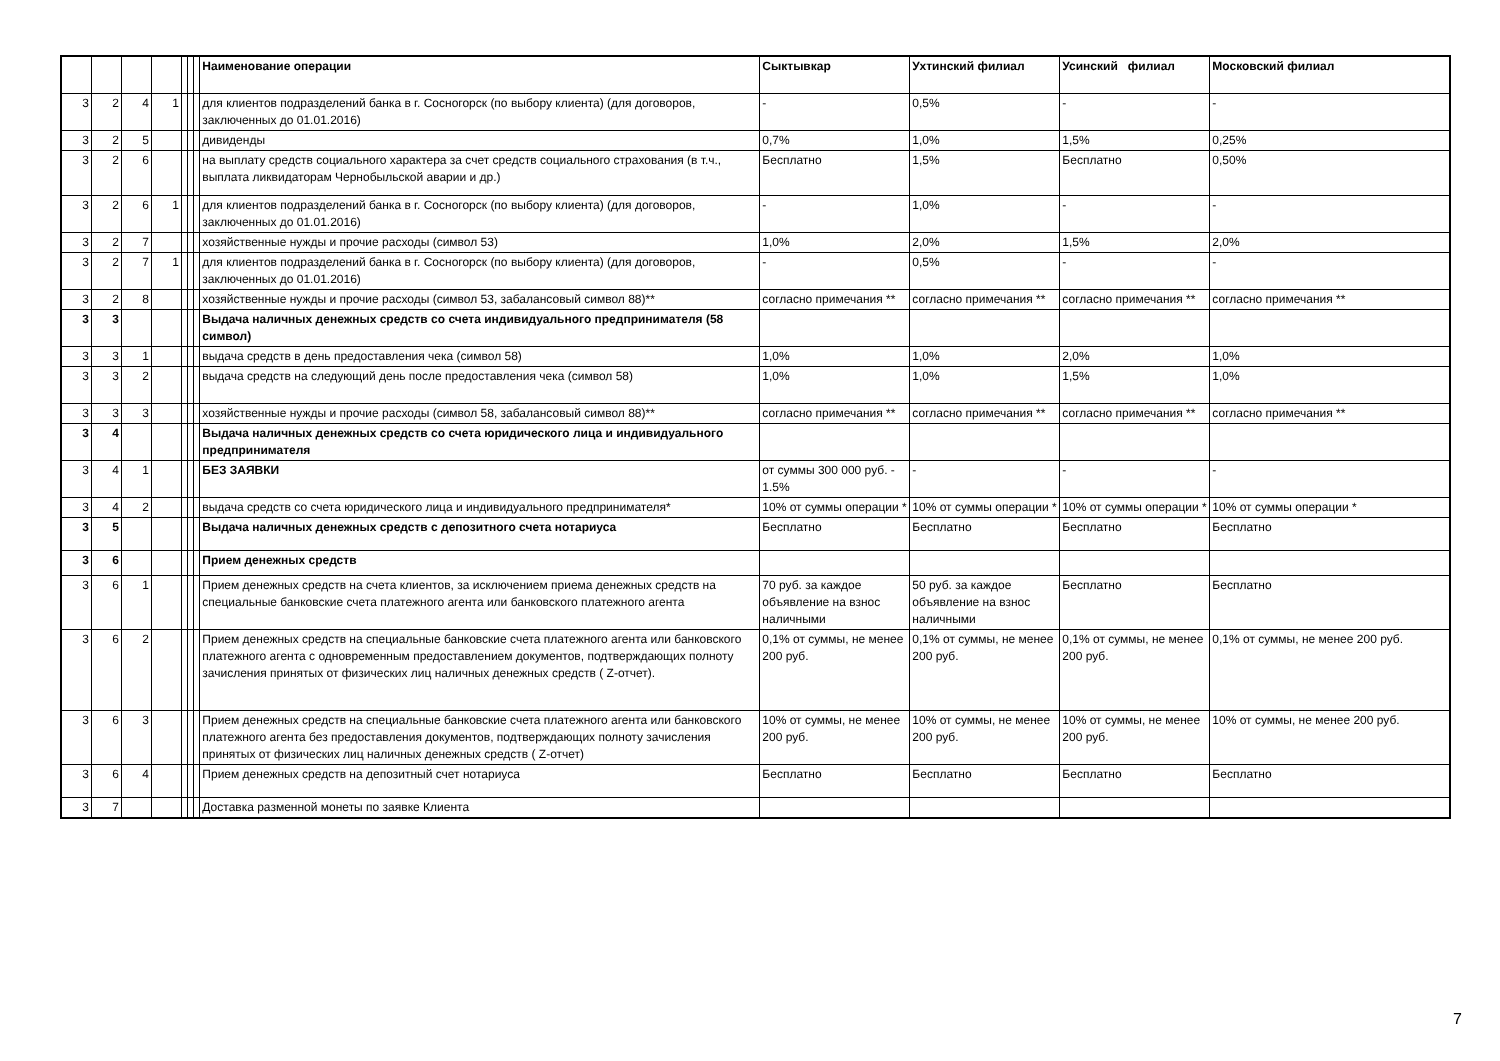| | | | | | | | Наименование операции | Сыктывкар | Ухтинский филиал | Усинский филиал | Московский филиал |
| --- | --- | --- | --- | --- | --- | --- | --- | --- | --- | --- | --- |
| 3 | 2 | 4 | 1 | | | | для клиентов подразделений банка в г. Сосногорск (по выбору клиента) (для договоров, заключенных до 01.01.2016) | - | 0,5% | - | - |
| 3 | 2 | 5 | | | | | дивиденды | 0,7% | 1,0% | 1,5% | 0,25% |
| 3 | 2 | 6 | | | | | на выплату средств социального характера за счет средств социального страхования (в т.ч., выплата ликвидаторам Чернобыльской аварии и др.) | Бесплатно | 1,5% | Бесплатно | 0,50% |
| 3 | 2 | 6 | 1 | | | | для клиентов подразделений банка в г. Сосногорск (по выбору клиента) (для договоров, заключенных до 01.01.2016) | - | 1,0% | - | - |
| 3 | 2 | 7 | | | | | хозяйственные нужды и прочие расходы (символ 53) | 1,0% | 2,0% | 1,5% | 2,0% |
| 3 | 2 | 7 | 1 | | | | для клиентов подразделений банка в г. Сосногорск (по выбору клиента) (для договоров, заключенных до 01.01.2016) | - | 0,5% | - | - |
| 3 | 2 | 8 | | | | | хозяйственные нужды и прочие расходы (символ 53, забалансовый символ 88)** | согласно примечания ** | согласно примечания ** | согласно примечания ** | согласно примечания ** |
| 3 | 3 | | | | | | Выдача наличных денежных средств со счета индивидуального предпринимателя (58 символ) | | | | |
| 3 | 3 | 1 | | | | | выдача средств в день предоставления чека (символ 58) | 1,0% | 1,0% | 2,0% | 1,0% |
| 3 | 3 | 2 | | | | | выдача средств на следующий день после предоставления чека (символ 58) | 1,0% | 1,0% | 1,5% | 1,0% |
| 3 | 3 | 3 | | | | | хозяйственные нужды и прочие расходы (символ 58, забалансовый символ 88)** | согласно примечания ** | согласно примечания ** | согласно примечания ** | согласно примечания ** |
| 3 | 4 | | | | | | Выдача наличных денежных средств со счета юридического лица и индивидуального предпринимателя | | | | |
| 3 | 4 | 1 | | | | | БЕЗ ЗАЯВКИ | от суммы 300 000 руб. - 1.5% | - | - | - |
| 3 | 4 | 2 | | | | | выдача средств со счета юридического лица и индивидуального предпринимателя* | 10% от суммы операции * | 10% от суммы операции * | 10% от суммы операции * | 10% от суммы операции * |
| 3 | 5 | | | | | | Выдача наличных денежных средств с депозитного счета нотариуса | Бесплатно | Бесплатно | Бесплатно | Бесплатно |
| 3 | 6 | | | | | | Прием денежных средств | | | | |
| 3 | 6 | 1 | | | | | Прием денежных средств на счета клиентов, за исключением приема денежных средств на специальные банковские счета платежного агента или банковского платежного агента | 70 руб. за каждое объявление на взнос наличными | 50 руб. за каждое объявление на взнос наличными | Бесплатно | Бесплатно |
| 3 | 6 | 2 | | | | | Прием денежных средств на специальные банковские счета платежного агента или банковского платежного агента с одновременным предоставлением документов, подтверждающих полноту зачисления принятых от физических лиц наличных денежных средств ( Z-отчет). | 0,1% от суммы, не менее 200 руб. | 0,1% от суммы, не менее 200 руб. | 0,1% от суммы, не менее 200 руб. | 0,1% от суммы, не менее 200 руб. |
| 3 | 6 | 3 | | | | | Прием денежных средств на специальные банковские счета платежного агента или банковского платежного агента без предоставления документов, подтверждающих полноту зачисления принятых от физических лиц наличных денежных средств ( Z-отчет) | 10% от суммы, не менее 200 руб. | 10% от суммы, не менее 200 руб. | 10% от суммы, не менее 200 руб. | 10% от суммы, не менее 200 руб. |
| 3 | 6 | 4 | | | | | Прием денежных средств на депозитный счет нотариуса | Бесплатно | Бесплатно | Бесплатно | Бесплатно |
| 3 | 7 | | | | | | Доставка разменной монеты по заявке Клиента | | | | |
7